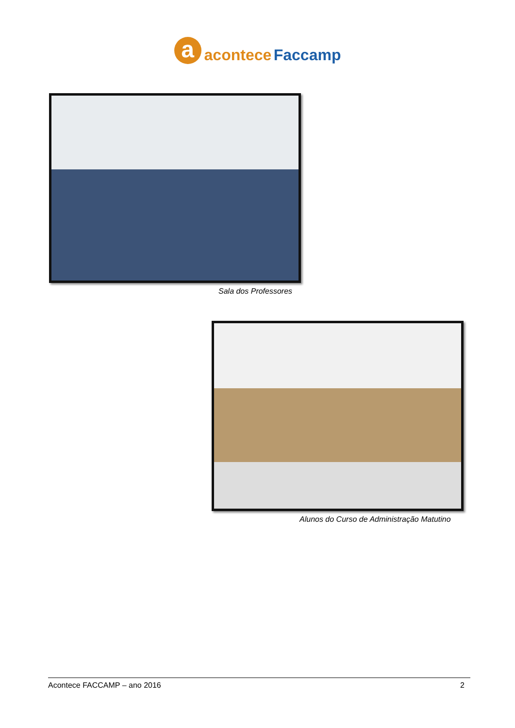a
acontece Faccamp
Sala dos Professores
Alunos do Curso de Administração Matutino
Acontece FACCAMP – ano 2016 2